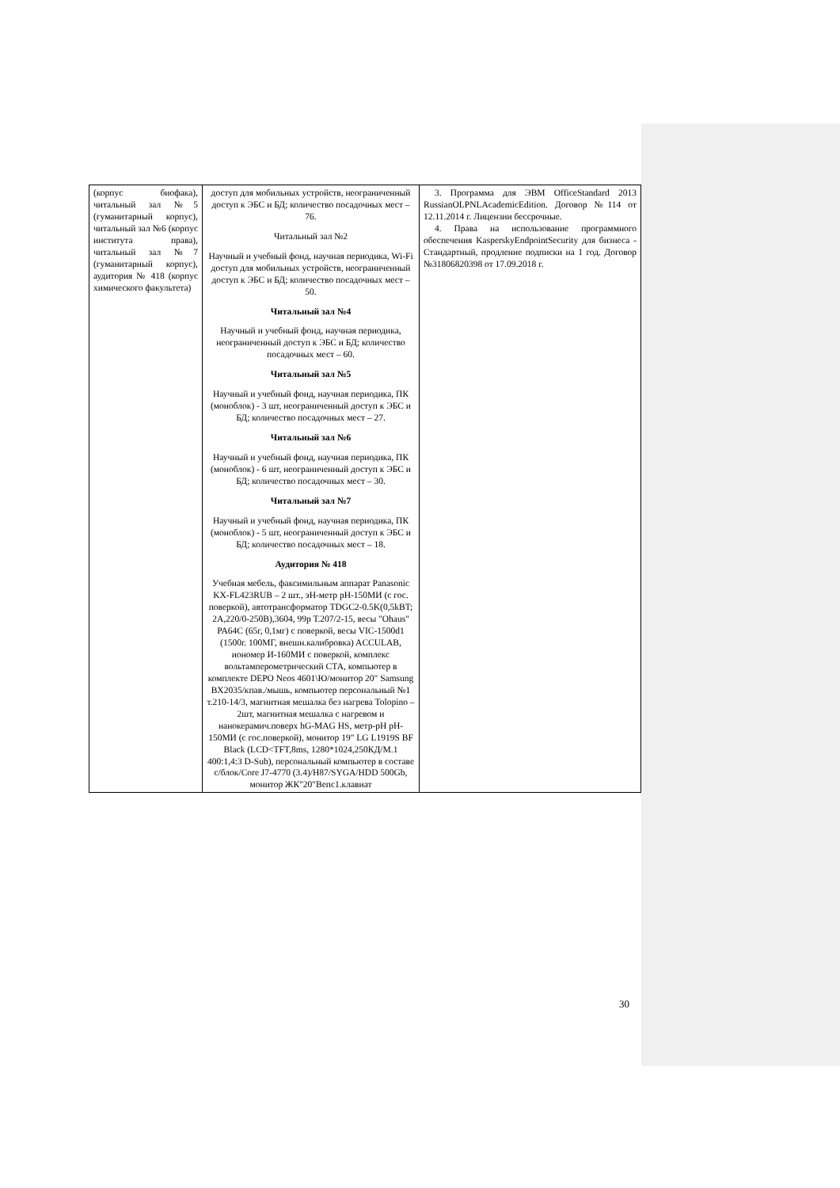| (корпус биофака), читальный зал №5 (гуманитарный корпус), читальный зал №6 (корпус института права), читальный зал №7 (гуманитарный корпус), аудитория № 418 (корпус химического факультета) | доступ для мобильных устройств, неограниченный доступ к ЭБС и БД; количество посадочных мест – 76. Читальный зал №2 Научный и учебный фонд, научная периодика, Wi-Fi доступ для мобильных устройств, неограниченный доступ к ЭБС и БД; количество посадочных мест – 50. Читальный зал №4 Научный и учебный фонд, научная периодика, неограниченный доступ к ЭБС и БД; количество посадочных мест – 60. Читальный зал №5 Научный и учебный фонд, научная периодика, ПК (моноблок) - 3 шт, неограниченный доступ к ЭБС и БД; количество посадочных мест – 27. Читальный зал №6 Научный и учебный фонд, научная периодика, ПК (моноблок) - 6 шт, неограниченный доступ к ЭБС и БД; количество посадочных мест – 30. Читальный зал №7 Научный и учебный фонд, научная периодика, ПК (моноблок) - 5 шт, неограниченный доступ к ЭБС и БД; количество посадочных мест – 18. Аудитория № 418 Учебная мебель, факсимильным аппарат Panasonic KX-FL423RUB – 2 шт., эН-метр pH-150МИ (с гос. поверкой), автотрансформатор TDGC2-0.5K(0,5kBT; 2A,220/0-250B),3604, 99р Т.207/2-15, весы "Ohaus" PA64C (65г, 0,1мг) с поверкой, весы VIC-1500d1 (1500г. 100МГ, внешн.калибровка) ACCULAB, иономер И-160МИ с поверкой, комплекс вольтамперометрический СТА, компьютер в комплекте DEPO Neos 4601\Ю/монитор 20" Samsung BX2035/кпав./мышь, компьютер персональный №1 т.210-14/3, магнитная мешалка без нагрева Tolopino – 2шт, магнитная мешалка с нагревом и нанокерамич.поверх hG-MAG HS, метр-pH pH-150МИ (с гос.поверкой), монитор 19" LG L1919S BF Black (LCD<TFT,8ms, 1280*1024,250КД/М.1 400:1,4:3 D-Sub), персональный компьютер в составе с/блок/Core J7-4770 (3.4)/H87/SYGA/HDD 500Gb, монитор ЖК"20"Bепс1.клавиат | 3. Программа для ЭВМ OfficeStandard 2013 RussianOLPNLAcademicEdition. Договор №114 от 12.11.2014 г. Лицензии бессрочные. 4. Права на использование программного обеспечения KasperskyEndpointSecurity для бизнеса - Стандартный, продление подписки на 1 год. Договор №31806820398 от 17.09.2018 г. |
30